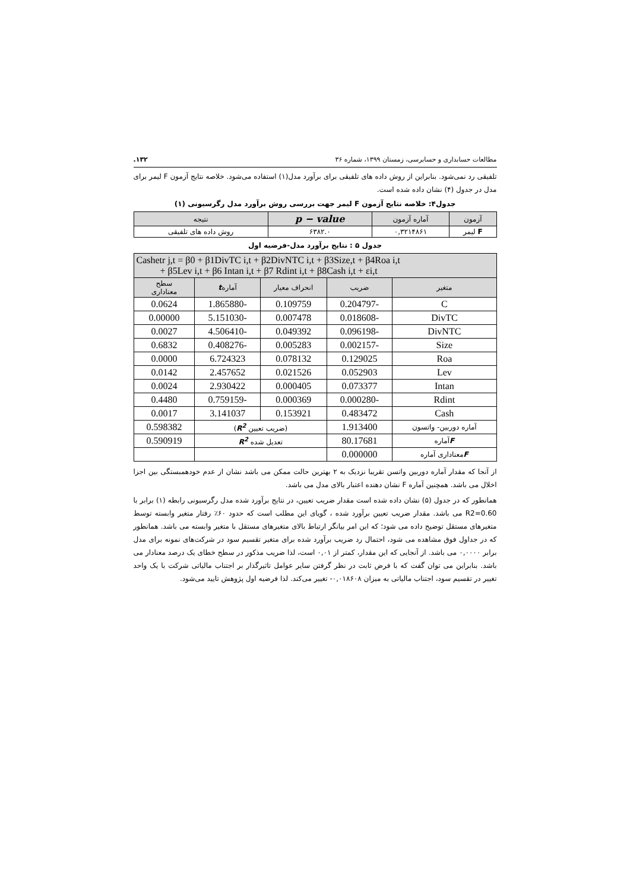مطالعات حسابداری و حسابرسی، زمستان ۱۳۹۹، شماره ۳۶ ۱۳۲.
تلفیقی رد نمی‌شود. بنابراین از روش داده های تلفیقی برای برآورد مدل(۱) استفاده می‌شود. خلاصه نتایج آزمون F لیمر برای مدل در جدول (۴) نشان داده شده است.
جدول۴: خلاصه نتایج آزمون F لیمر جهت بررسی روش برآورد مدل رگرسیونی (۱)
| آزمون | آماره آزمون | p − value | نتیجه |
| --- | --- | --- | --- |
| F لیمر | ۰,۳۲۱۴۸۶۱ | ۶۳۸۲.۰ | روش داده های تلفیقی |
جدول ۵ : نتایج برآورد مدل-فرضیه اول
| Cashetr j,t = β0 + β1DivTC i,t + β2DivNTC i,t + β3Size,t + β4Roa i,t + β5Lev i,t + β6 Intan i,t + β7 Rdint i,t + β8Cash i,t + εi,t | | | | |
| --- | --- | --- | --- | --- |
| متغیر | ضریب | انحراف معیار | آماره t | سطح معناداری |
| C | -0.204797 | 0.109759 | -1.865880 | 0.0624 |
| DivTC | -0.018608 | 0.007478 | -5.151030 | 0.00000 |
| DivNTC | -0.096198 | 0.049392 | -4.506410 | 0.0027 |
| Size | -0.002157 | 0.005283 | -0.408276 | 0.6832 |
| Roa | 0.129025 | 0.078132 | 6.724323 | 0.0000 |
| Lev | 0.052903 | 0.021526 | 2.457652 | 0.0142 |
| Intan | 0.073377 | 0.000405 | 2.930422 | 0.0024 |
| Rdint | -0.000280 | 0.000369 | -0.759159 | 0.4480 |
| Cash | 0.483472 | 0.153921 | 3.141037 | 0.0017 |
| آماره دوربین- واتسون | 1.913400 | (ضریب تعیین R<sup>2</sup> ) | | 0.598382 |
| F آماره | 80.17681 | تعدیل شده R<sup>2</sup> | | 0.590919 |
| F معناداری آماره | 0.000000 | | | |
از آنجا که مقدار آماره دوربین واتسن تقریبا نزدیک به ۲ بهترین حالت ممکن می باشد نشان از عدم خودهمبستگی بین اجزا اخلال می باشد. همچنین آماره F نشان دهنده اعتبار بالای مدل می باشد.
همانطور که در جدول (۵) نشان داده شده است مقدار ضریب تعیین، در نتایج برآورد شده مدل رگرسیونی رابطه (۱) برابر با R2=0.60 می باشد. مقدار ضریب تعیین برآورد شده ، گویای این مطلب است که حدود ۶۰٪ رفتار متغیر وابسته توسط متغیرهای مستقل توضیح داده می شود؛ که این امر بیانگر ارتباط بالای متغیرهای مستقل با متغیر وابسته می باشد. همانطور که در جداول فوق مشاهده می شود، احتمال رد ضریب برآورد شده برای متغیر تقسیم سود در شرکت‌های نمونه برای مدل برابر ۰,۰۰۰۰ می باشد. از آنجایی که این مقدار، کمتر از ۰,۰۱ است، لذا ضریب مذکور در سطح خطای یک درصد معنادار می باشد. بنابراین می توان گفت که با فرض ثابت در نظر گرفتن سایر عوامل تاثیرگذار بر اجتناب مالیاتی شرکت با یک واحد تغییر در تقسیم سود، اجتناب مالیاتی به میزان ۰,۰۱۸۶۰۸- تغییر می‌کند. لذا فرضیه اول پژوهش تایید می‌شود.